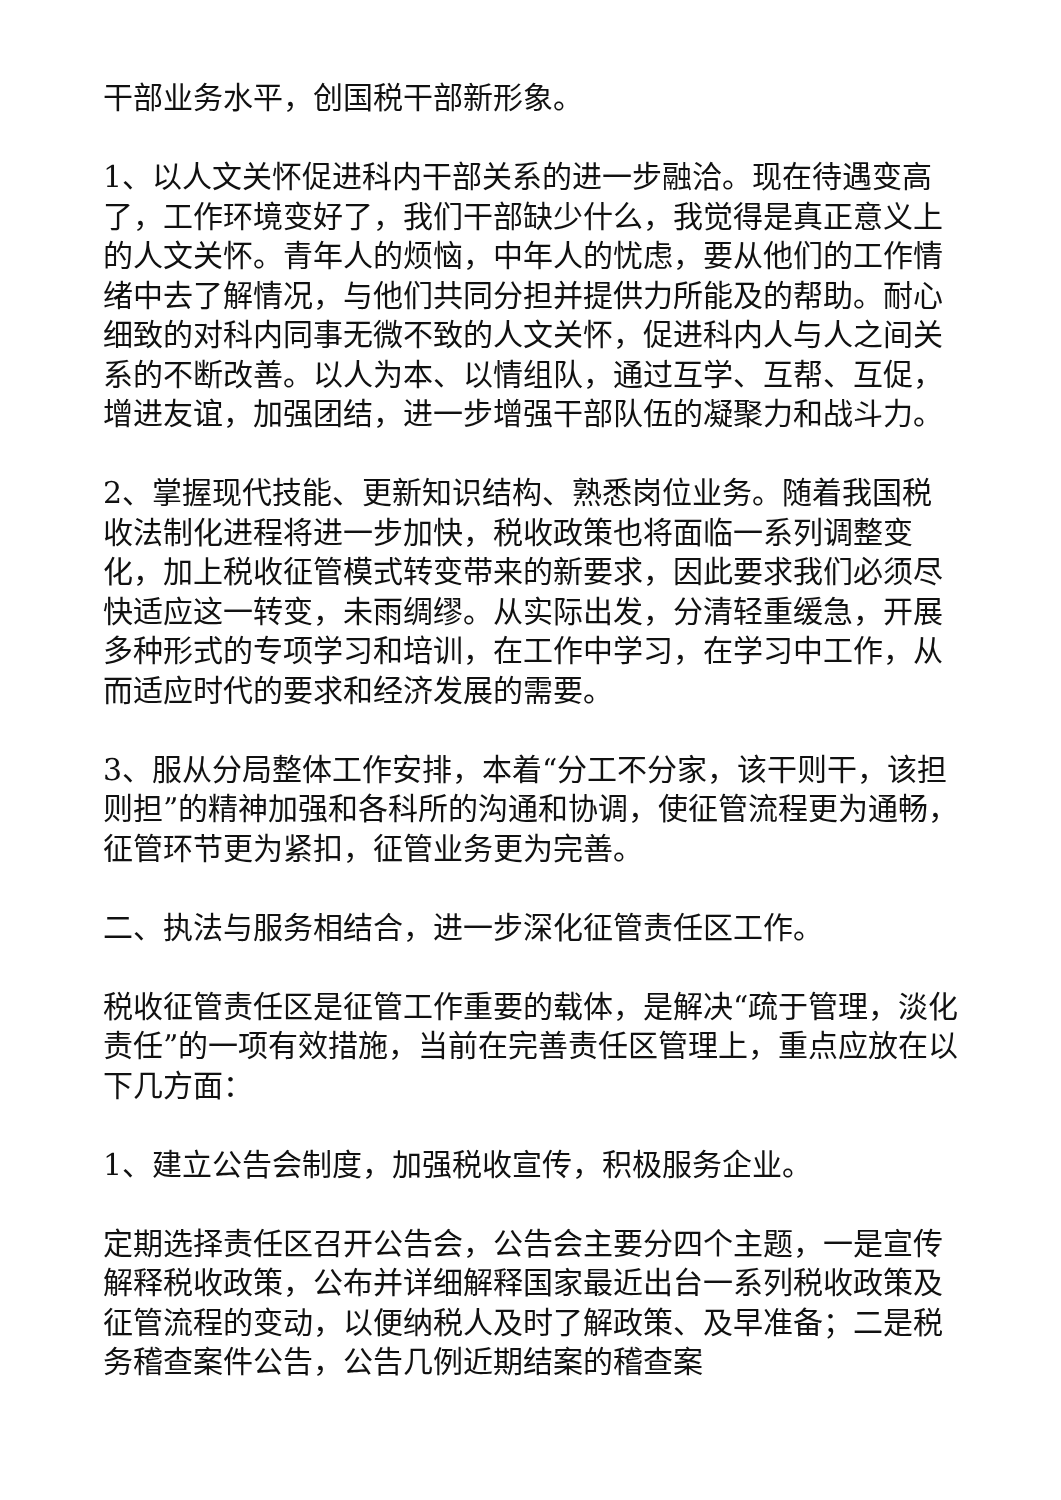干部业务水平，创国税干部新形象。
1、以人文关怀促进科内干部关系的进一步融洽。现在待遇变高了，工作环境变好了，我们干部缺少什么，我觉得是真正意义上的人文关怀。青年人的烦恼，中年人的忧虑，要从他们的工作情绪中去了解情况，与他们共同分担并提供力所能及的帮助。耐心细致的对科内同事无微不致的人文关怀，促进科内人与人之间关系的不断改善。以人为本、以情组队，通过互学、互帮、互促，增进友谊，加强团结，进一步增强干部队伍的凝聚力和战斗力。
2、掌握现代技能、更新知识结构、熟悉岗位业务。随着我国税收法制化进程将进一步加快，税收政策也将面临一系列调整变化，加上税收征管模式转变带来的新要求，因此要求我们必须尽快适应这一转变，未雨绸缪。从实际出发，分清轻重缓急，开展多种形式的专项学习和培训，在工作中学习，在学习中工作，从而适应时代的要求和经济发展的需要。
3、服从分局整体工作安排，本着“分工不分家，该干则干，该担则担”的精神加强和各科所的沟通和协调，使征管流程更为通畅，征管环节更为紧扣，征管业务更为完善。
二、执法与服务相结合，进一步深化征管责任区工作。
税收征管责任区是征管工作重要的载体，是解决“疏于管理，淡化责任”的一项有效措施，当前在完善责任区管理上，重点应放在以下几方面：
1、建立公告会制度，加强税收宣传，积极服务企业。
定期选择责任区召开公告会，公告会主要分四个主题，一是宣传解释税收政策，公布并详细解释国家最近出台一系列税收政策及征管流程的变动，以便纳税人及时了解政策、及早准备；二是税务稽查案件公告，公告几例近期结案的稽查案